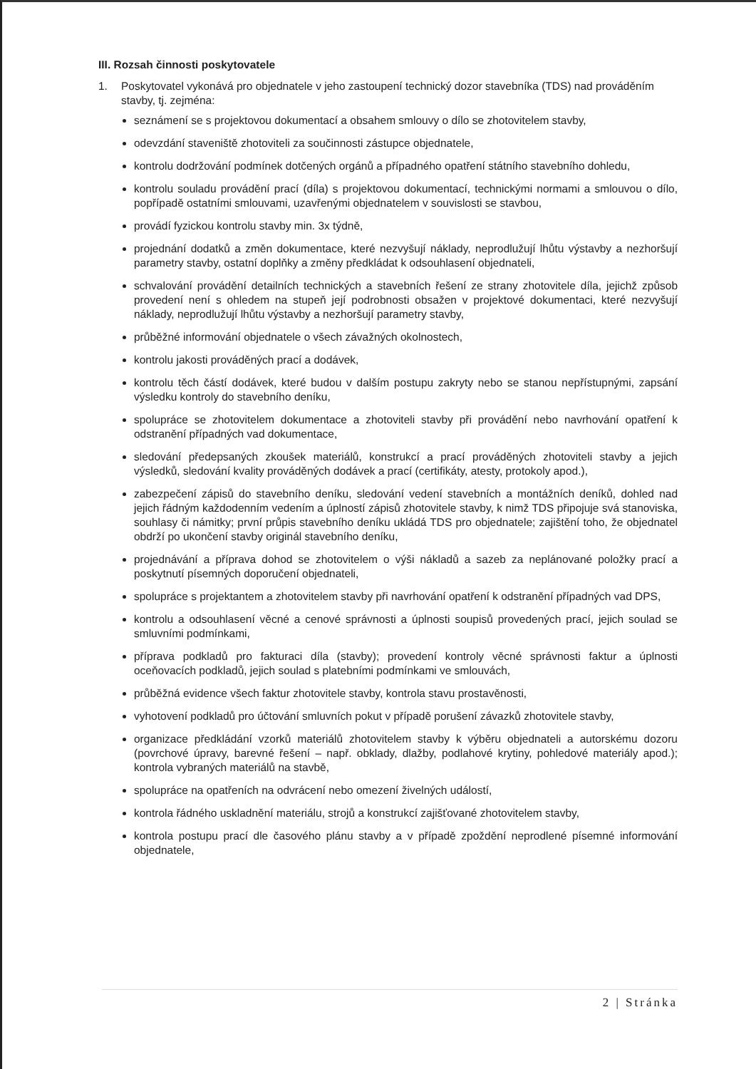III. Rozsah činnosti poskytovatele
1. Poskytovatel vykonává pro objednatele v jeho zastoupení technický dozor stavebníka (TDS) nad prováděním stavby, tj. zejména:
seznámení se s projektovou dokumentací a obsahem smlouvy o dílo se zhotovitelem stavby,
odevzdání staveniště zhotoviteli za součinnosti zástupce objednatele,
kontrolu dodržování podmínek dotčených orgánů a případného opatření státního stavebního dohledu,
kontrolu souladu provádění prací (díla) s projektovou dokumentací, technickými normami a smlouvou o dílo, popřípadě ostatními smlouvami, uzavřenými objednatelem v souvislosti se stavbou,
provádí fyzickou kontrolu stavby min. 3x týdně,
projednání dodatků a změn dokumentace, které nezvyšují náklady, neprodlužují lhůtu výstavby a nezhoršují parametry stavby, ostatní doplňky a změny předkládat k odsouhlasení objednateli,
schvalování provádění detailních technických a stavebních řešení ze strany zhotovitele díla, jejichž způsob provedení není s ohledem na stupeň její podrobnosti obsažen v projektové dokumentaci, které nezvyšují náklady, neprodlužují lhůtu výstavby a nezhoršují parametry stavby,
průběžné informování objednatele o všech závažných okolnostech,
kontrolu jakosti prováděných prací a dodávek,
kontrolu těch částí dodávek, které budou v dalším postupu zakryty nebo se stanou nepřístupnými, zapsání výsledku kontroly do stavebního deníku,
spolupráce se zhotovitelem dokumentace a zhotoviteli stavby při provádění nebo navrhování opatření k odstranění případných vad dokumentace,
sledování předepsaných zkoušek materiálů, konstrukcí a prací prováděných zhotoviteli stavby a jejich výsledků, sledování kvality prováděných dodávek a prací (certifikáty, atesty, protokoly apod.),
zabezpečení zápisů do stavebního deníku, sledování vedení stavebních a montážních deníků, dohled nad jejich řádným každodenním vedením a úplností zápisů zhotovitele stavby, k nimž TDS připojuje svá stanoviska, souhlasy či námitky; první průpis stavebního deníku ukládá TDS pro objednatele; zajištění toho, že objednatel obdrží po ukončení stavby originál stavebního deníku,
projednávání a příprava dohod se zhotovitelem o výši nákladů a sazeb za neplánované položky prací a poskytnutí písemných doporučení objednateli,
spolupráce s projektantem a zhotovitelem stavby při navrhování opatření k odstranění případných vad DPS,
kontrolu a odsouhlasení věcné a cenové správnosti a úplnosti soupisů provedených prací, jejich soulad se smluvními podmínkami,
příprava podkladů pro fakturaci díla (stavby); provedení kontroly věcné správnosti faktur a úplnosti oceňovacích podkladů, jejich soulad s platebními podmínkami ve smlouvách,
průběžná evidence všech faktur zhotovitele stavby, kontrola stavu prostavěnosti,
vyhotovení podkladů pro účtování smluvních pokut v případě porušení závazků zhotovitele stavby,
organizace předkládání vzorků materiálů zhotovitelem stavby k výběru objednateli a autorskému dozoru (povrchové úpravy, barevné řešení – např. obklady, dlažby, podlahové krytiny, pohledové materiály apod.); kontrola vybraných materiálů na stavbě,
spolupráce na opatřeních na odvrácení nebo omezení živelných událostí,
kontrola řádného uskladnění materiálu, strojů a konstrukcí zajišťované zhotovitelem stavby,
kontrola postupu prací dle časového plánu stavby a v případě zpoždění neprodlené písemné informování objednatele,
2 | Stránka